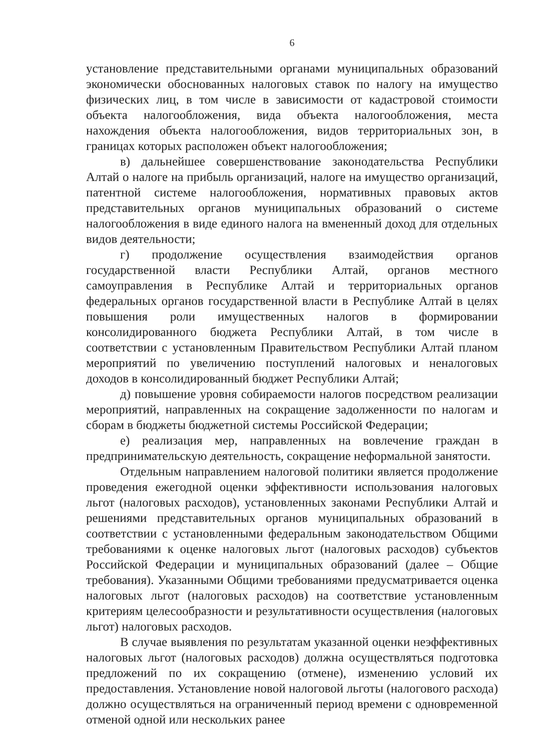6
установление представительными органами муниципальных образований экономически обоснованных налоговых ставок по налогу на имущество физических лиц, в том числе в зависимости от кадастровой стоимости объекта налогообложения, вида объекта налогообложения, места нахождения объекта налогообложения, видов территориальных зон, в границах которых расположен объект налогообложения;
в) дальнейшее совершенствование законодательства Республики Алтай о налоге на прибыль организаций, налоге на имущество организаций, патентной системе налогообложения, нормативных правовых актов представительных органов муниципальных образований о системе налогообложения в виде единого налога на вмененный доход для отдельных видов деятельности;
г) продолжение осуществления взаимодействия органов государственной власти Республики Алтай, органов местного самоуправления в Республике Алтай и территориальных органов федеральных органов государственной власти в Республике Алтай в целях повышения роли имущественных налогов в формировании консолидированного бюджета Республики Алтай, в том числе в соответствии с установленным Правительством Республики Алтай планом мероприятий по увеличению поступлений налоговых и неналоговых доходов в консолидированный бюджет Республики Алтай;
д) повышение уровня собираемости налогов посредством реализации мероприятий, направленных на сокращение задолженности по налогам и сборам в бюджеты бюджетной системы Российской Федерации;
е) реализация мер, направленных на вовлечение граждан в предпринимательскую деятельность, сокращение неформальной занятости.
Отдельным направлением налоговой политики является продолжение проведения ежегодной оценки эффективности использования налоговых льгот (налоговых расходов), установленных законами Республики Алтай и решениями представительных органов муниципальных образований в соответствии с установленными федеральным законодательством Общими требованиями к оценке налоговых льгот (налоговых расходов) субъектов Российской Федерации и муниципальных образований (далее – Общие требования). Указанными Общими требованиями предусматривается оценка налоговых льгот (налоговых расходов) на соответствие установленным критериям целесообразности и результативности осуществления (налоговых льгот) налоговых расходов.
В случае выявления по результатам указанной оценки неэффективных налоговых льгот (налоговых расходов) должна осуществляться подготовка предложений по их сокращению (отмене), изменению условий их предоставления. Установление новой налоговой льготы (налогового расхода) должно осуществляться на ограниченный период времени с одновременной отменой одной или нескольких ранее